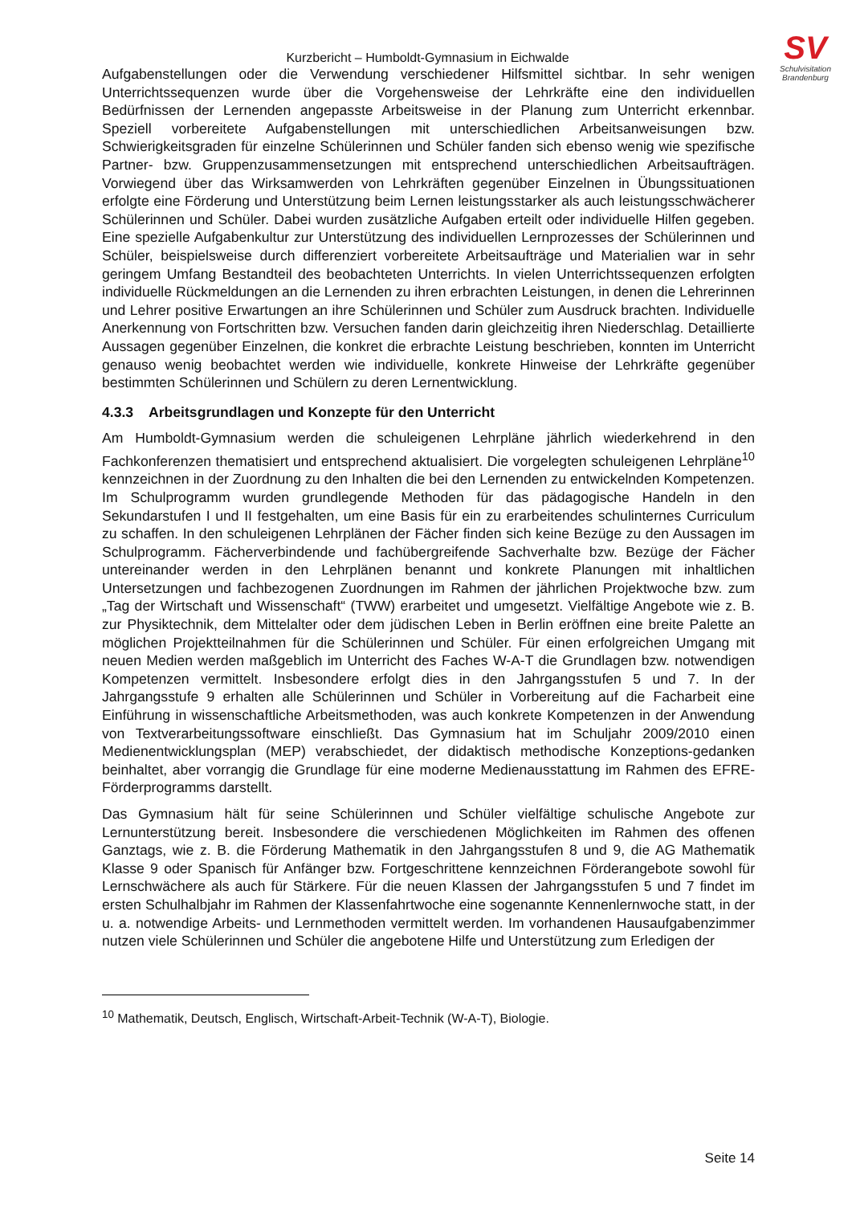SV
Schulvisitation
Brandenburg
Kurzbericht – Humboldt-Gymnasium in Eichwalde
Aufgabenstellungen oder die Verwendung verschiedener Hilfsmittel sichtbar. In sehr wenigen Unterrichtssequenzen wurde über die Vorgehensweise der Lehrkräfte eine den individuellen Bedürfnissen der Lernenden angepasste Arbeitsweise in der Planung zum Unterricht erkennbar. Speziell vorbereitete Aufgabenstellungen mit unterschiedlichen Arbeitsanweisungen bzw. Schwierigkeitsgraden für einzelne Schülerinnen und Schüler fanden sich ebenso wenig wie spezifische Partner- bzw. Gruppenzusammensetzungen mit entsprechend unterschiedlichen Arbeitsaufträgen. Vorwiegend über das Wirksamwerden von Lehrkräften gegenüber Einzelnen in Übungssituationen erfolgte eine Förderung und Unterstützung beim Lernen leistungsstarker als auch leistungsschwächerer Schülerinnen und Schüler. Dabei wurden zusätzliche Aufgaben erteilt oder individuelle Hilfen gegeben. Eine spezielle Aufgabenkultur zur Unterstützung des individuellen Lernprozesses der Schülerinnen und Schüler, beispielsweise durch differenziert vorbereitete Arbeitsaufträge und Materialien war in sehr geringem Umfang Bestandteil des beobachteten Unterrichts. In vielen Unterrichtssequenzen erfolgten individuelle Rückmeldungen an die Lernenden zu ihren erbrachten Leistungen, in denen die Lehrerinnen und Lehrer positive Erwartungen an ihre Schülerinnen und Schüler zum Ausdruck brachten. Individuelle Anerkennung von Fortschritten bzw. Versuchen fanden darin gleichzeitig ihren Niederschlag. Detaillierte Aussagen gegenüber Einzelnen, die konkret die erbrachte Leistung beschrieben, konnten im Unterricht genauso wenig beobachtet werden wie individuelle, konkrete Hinweise der Lehrkräfte gegenüber bestimmten Schülerinnen und Schülern zu deren Lernentwicklung.
4.3.3 Arbeitsgrundlagen und Konzepte für den Unterricht
Am Humboldt-Gymnasium werden die schuleigenen Lehrpläne jährlich wiederkehrend in den Fachkonferenzen thematisiert und entsprechend aktualisiert. Die vorgelegten schuleigenen Lehrpläne<sup>10</sup> kennzeichnen in der Zuordnung zu den Inhalten die bei den Lernenden zu entwickelnden Kompetenzen. Im Schulprogramm wurden grundlegende Methoden für das pädagogische Handeln in den Sekundarstufen I und II festgehalten, um eine Basis für ein zu erarbeitendes schulinternes Curriculum zu schaffen. In den schuleigenen Lehrplänen der Fächer finden sich keine Bezüge zu den Aussagen im Schulprogramm. Fächerverbindende und fachübergreifende Sachverhalte bzw. Bezüge der Fächer untereinander werden in den Lehrplänen benannt und konkrete Planungen mit inhaltlichen Untersetzungen und fachbezogenen Zuordnungen im Rahmen der jährlichen Projektwoche bzw. zum „Tag der Wirtschaft und Wissenschaft“ (TWW) erarbeitet und umgesetzt. Vielfältige Angebote wie z. B. zur Physiktechnik, dem Mittelalter oder dem jüdischen Leben in Berlin eröffnen eine breite Palette an möglichen Projektteilnahmen für die Schülerinnen und Schüler. Für einen erfolgreichen Umgang mit neuen Medien werden maßgeblich im Unterricht des Faches W-A-T die Grundlagen bzw. notwendigen Kompetenzen vermittelt. Insbesondere erfolgt dies in den Jahrgangsstufen 5 und 7. In der Jahrgangsstufe 9 erhalten alle Schülerinnen und Schüler in Vorbereitung auf die Facharbeit eine Einführung in wissenschaftliche Arbeitsmethoden, was auch konkrete Kompetenzen in der Anwendung von Textverarbeitungssoftware einschließt. Das Gymnasium hat im Schuljahr 2009/2010 einen Medienentwicklungsplan (MEP) verabschiedet, der didaktisch methodische Konzeptions-gedanken beinhaltet, aber vorrangig die Grundlage für eine moderne Medienausstattung im Rahmen des EFRE-Förderprogramms darstellt.
Das Gymnasium hält für seine Schülerinnen und Schüler vielfältige schulische Angebote zur Lernunterstützung bereit. Insbesondere die verschiedenen Möglichkeiten im Rahmen des offenen Ganztags, wie z. B. die Förderung Mathematik in den Jahrgangsstufen 8 und 9, die AG Mathematik Klasse 9 oder Spanisch für Anfänger bzw. Fortgeschrittene kennzeichnen Förderangebote sowohl für Lernschwächere als auch für Stärkere. Für die neuen Klassen der Jahrgangsstufen 5 und 7 findet im ersten Schulhalbjahr im Rahmen der Klassenfahrtwoche eine sogenannte Kennenlernwoche statt, in der u. a. notwendige Arbeits- und Lernmethoden vermittelt werden. Im vorhandenen Hausaufgabenzimmer nutzen viele Schülerinnen und Schüler die angebotene Hilfe und Unterstützung zum Erledigen der
<sup>10</sup> Mathematik, Deutsch, Englisch, Wirtschaft-Arbeit-Technik (W-A-T), Biologie.
Seite 14